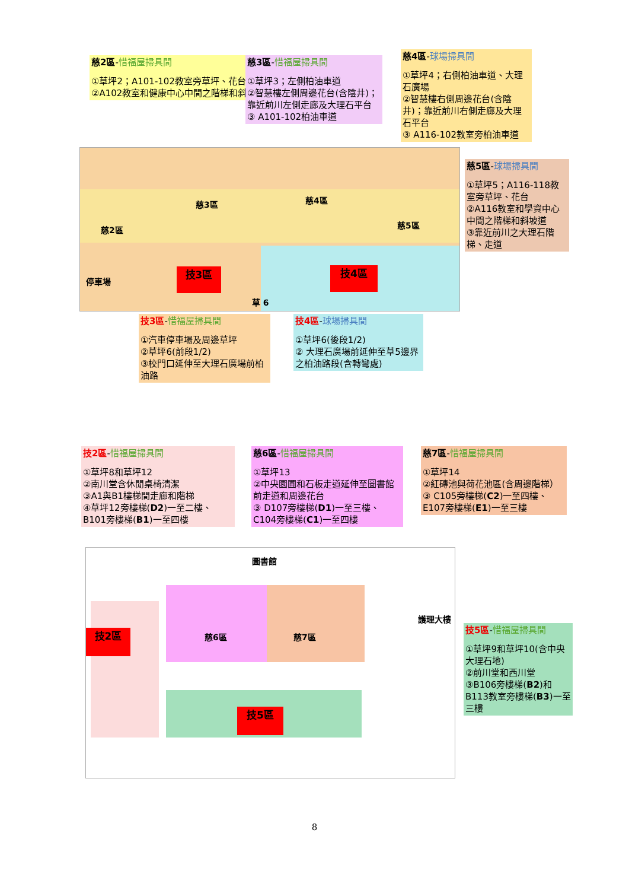慈2區-惜福屋掃具間
①草坪2；A101-102教室旁草坪、花台
②A102教室和健康中心中間之階梯和斜坡道
慈3區-惜福屋掃具間
①草坪3；左側柏油車道
②智慧樓左側周邊花台(含陰井)；靠近前川左側走廊及大理石平台
③ A101-102柏油車道
慈4區-球場掃具間
①草坪4；右側柏油車道、大理石廣場
②智慧樓右側周邊花台(含陰井)；靠近前川右側走廊及大理石平台
③ A116-102教室旁柏油車道
技3區 技4區
慈2區
慈3區 慈4區
慈5區
停車場
草 6
慈5區-球場掃具間
①草坪5；A116-118教室旁草坪、花台
②A116教室和學資中心中間之階梯和斜坡道
③靠近前川之大理石階梯、走道
技3區-惜福屋掃具間
①汽車停車場及周邊草坪
②草坪6(前段1/2)
③校門口延伸至大理石廣場前柏油路
技4區-球場掃具間
①草坪6(後段1/2)
② 大理石廣場前延伸至草5邊界之柏油路段(含轉彎處)
技2區-惜福屋掃具間
①草坪8和草坪12
②南川堂含休閒桌椅清潔
③A1與B1樓梯間走廊和階梯
④草坪12旁樓梯(D2)一至二樓、B101旁樓梯(B1)一至四樓
慈6區-惜福屋掃具間
①草坪13
②中央園圃和石板走道延伸至圖書館前走道和周邊花台
③ D107旁樓梯(D1)一至三樓、C104旁樓梯(C1)一至四樓
慈7區-惜福屋掃具間
①草坪14
②紅磚池與荷花池區(含周邊階梯）
③ C105旁樓梯(C2)一至四樓、E107旁樓梯(E1)一至三樓
圖書館
技2區
技5區
慈6區 慈7區
護理大樓
技5區-惜福屋掃具間
①草坪9和草坪10(含中央大理石地)
②前川堂和西川堂
③B106旁樓梯(B2)和B113教室旁樓梯(B3)一至三樓
8